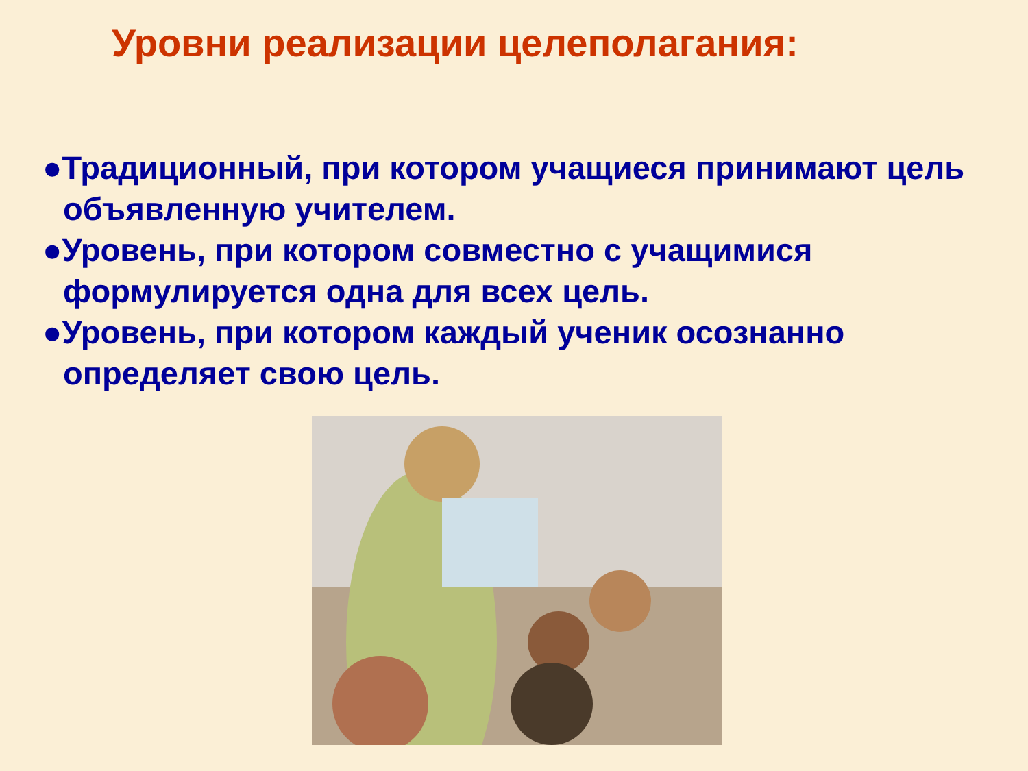Уровни реализации целеполагания:
●Традиционный, при котором учащиеся принимают цель объявленную учителем.
●Уровень, при котором совместно с учащимися формулируется одна для всех цель.
●Уровень, при котором каждый ученик осознанно определяет свою цель.